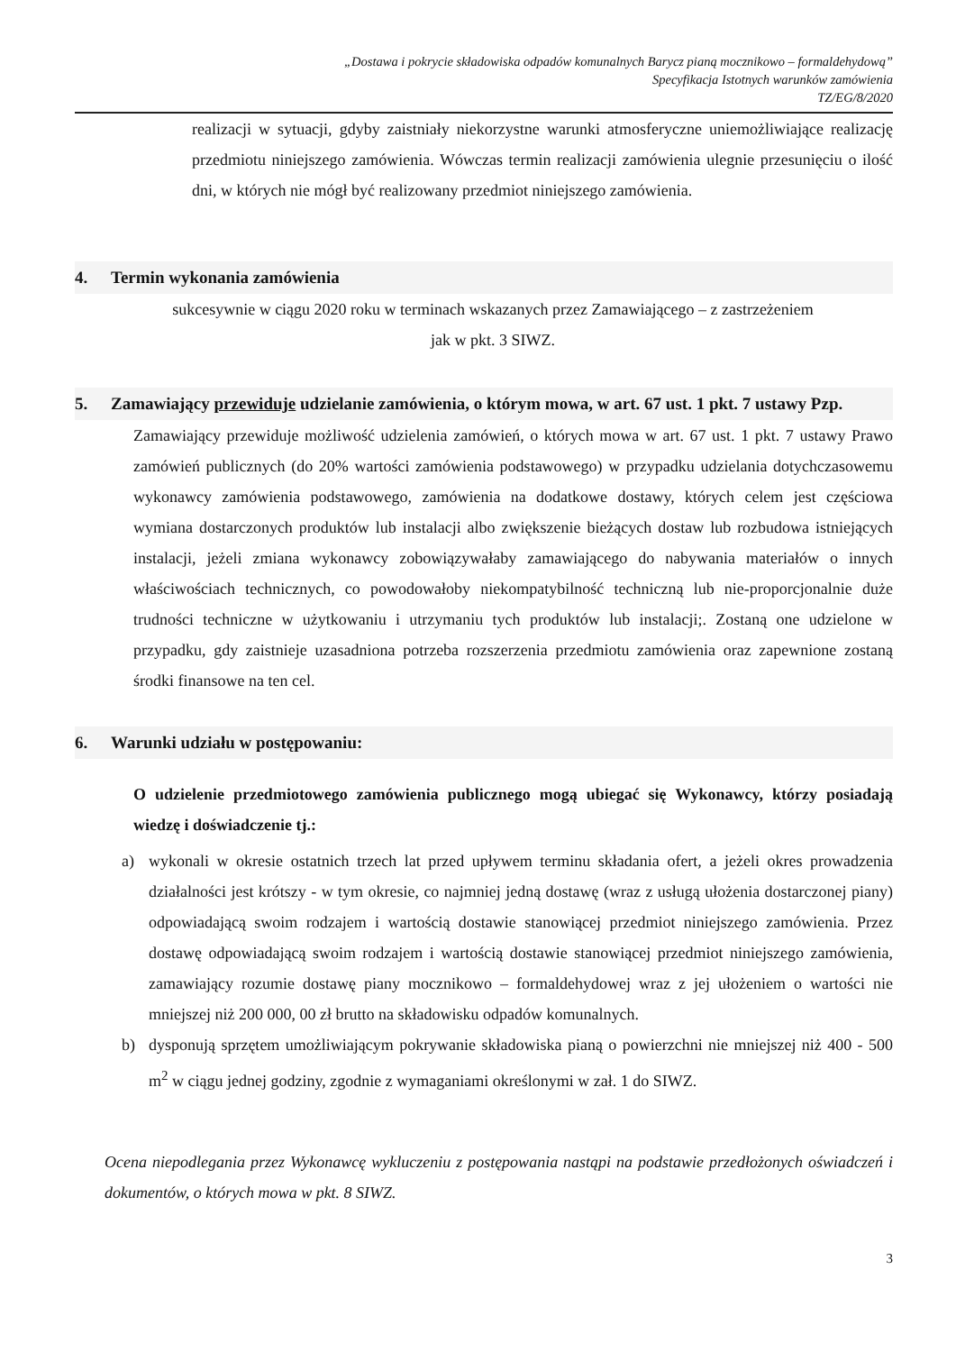„Dostawa i pokrycie składowiska odpadów komunalnych Barycz pianą mocznikowo – formaldehydową”
Specyfikacja Istotnych warunków zamówienia
TZ/EG/8/2020
realizacji w sytuacji, gdyby zaistniały niekorzystne warunki atmosferyczne uniemożliwiające realizację przedmiotu niniejszego zamówienia. Wówczas termin realizacji zamówienia ulegnie przesunięciu o ilość dni, w których nie mógł być realizowany przedmiot niniejszego zamówienia.
4. Termin wykonania zamówienia
sukcesywnie w ciągu 2020 roku w terminach wskazanych przez Zamawiającego – z zastrzeżeniem
jak w pkt. 3 SIWZ.
5. Zamawiający przewiduje udzielanie zamówienia, o którym mowa, w art. 67 ust. 1 pkt. 7 ustawy Pzp.
Zamawiający przewiduje możliwość udzielenia zamówień, o których mowa w art. 67 ust. 1 pkt. 7 ustawy Prawo zamówień publicznych (do 20% wartości zamówienia podstawowego) w przypadku udzielania dotychczasowemu wykonawcy zamówienia podstawowego, zamówienia na dodatkowe dostawy, których celem jest częściowa wymiana dostarczonych produktów lub instalacji albo zwiększenie bieżących dostaw lub rozbudowa istniejących instalacji, jeżeli zmiana wykonawcy zobowiązywałaby zamawiającego do nabywania materiałów o innych właściwościach technicznych, co powodowałoby niekompatybilność techniczną lub nie-proporcjonalnie duże trudności techniczne w użytkowaniu i utrzymaniu tych produktów lub instalacji;. Zostaną one udzielone w przypadku, gdy zaistnieje uzasadniona potrzeba rozszerzenia przedmiotu zamówienia oraz zapewnione zostaną środki finansowe na ten cel.
6. Warunki udziału w postępowaniu:
O udzielenie przedmiotowego zamówienia publicznego mogą ubiegać się Wykonawcy, którzy posiadają wiedzę i doświadczenie tj.:
a) wykonali w okresie ostatnich trzech lat przed upływem terminu składania ofert, a jeżeli okres prowadzenia działalności jest krótszy - w tym okresie, co najmniej jedną dostawę (wraz z usługą ułożenia dostarczonej piany) odpowiadającą swoim rodzajem i wartością dostawie stanowiącej przedmiot niniejszego zamówienia. Przez dostawę odpowiadającą swoim rodzajem i wartością dostawie stanowiącej przedmiot niniejszego zamówienia, zamawiający rozumie dostawę piany mocznikowo – formaldehydowej wraz z jej ułożeniem o wartości nie mniejszej niż 200 000, 00 zł brutto na składowisku odpadów komunalnych.
b) dysponują sprzętem umożliwiającym pokrywanie składowiska pianą o powierzchni nie mniejszej niż 400 - 500 m<sup>2</sup> w ciągu jednej godziny, zgodnie z wymaganiami określonymi w zał. 1 do SIWZ.
Ocena niepodlegania przez Wykonawcę wykluczeniu z postępowania nastąpi na podstawie przedłożonych oświadczeń i dokumentów, o których mowa w pkt. 8 SIWZ.
3